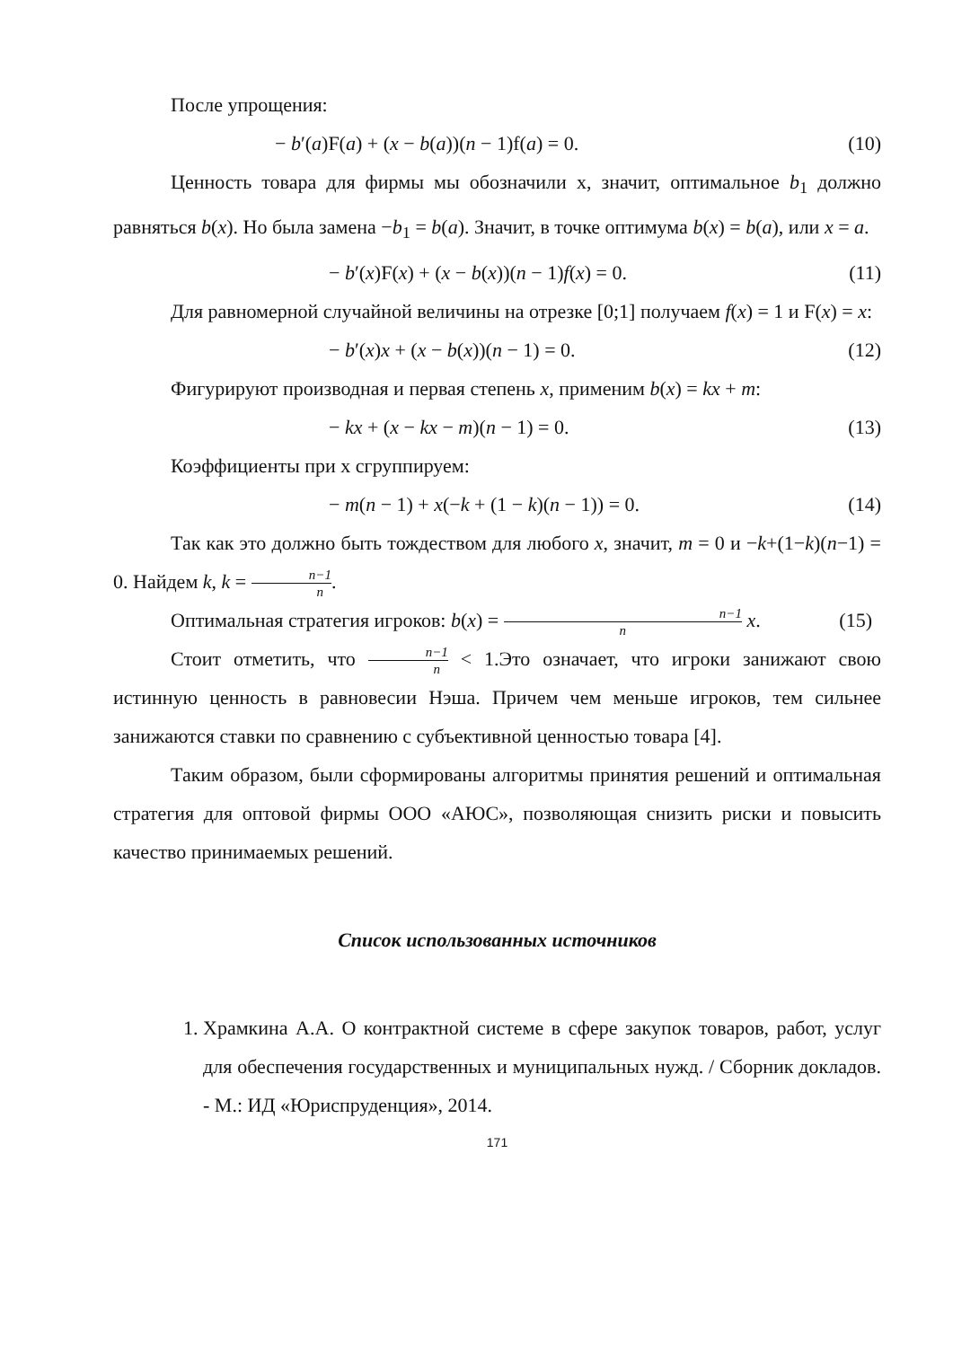После упрощения:
− b′(a)F(a) + (x − b(a))(n − 1)f(a) = 0. (10)
Ценность товара для фирмы мы обозначили х, значит, оптимальное b<sub>1</sub> должно равняться b(x). Но была замена −b<sub>1</sub> = b(a). Значит, в точке оптимума b(x) = b(a), или x = a.
− b′(x)F(x) + (x − b(x))(n − 1)f(x) = 0. (11)
Для равномерной случайной величины на отрезке [0;1] получаем f(x) = 1 и F(x) = x:
− b′(x)x + (x − b(x))(n − 1) = 0. (12)
Фигурируют производная и первая степень x, применим b(x) = kx + m:
− kx + (x − kx − m)(n − 1) = 0. (13)
Коэффициенты при х сгруппируем:
− m(n − 1) + x(−k + (1 − k)(n − 1)) = 0. (14)
Так как это должно быть тождеством для любого x, значит, m = 0 и −k+(1−k)(n−1) = 0. Найдем k, k = n−1 n.
Оптимальная стратегия игроков: b(x) = n−1 n x. (15)
Стоит отметить, что n−1 n < 1.Это означает, что игроки занижают свою истинную ценность в равновесии Нэша. Причем чем меньше игроков, тем сильнее занижаются ставки по сравнению с субъективной ценностью товара [4].
Таким образом, были сформированы алгоритмы принятия решений и оптимальная стратегия для оптовой фирмы ООО «АЮС», позволяющая снизить риски и повысить качество принимаемых решений.
Список использованных источников
1. Храмкина А.А. О контрактной системе в сфере закупок товаров, работ, услуг для обеспечения государственных и муниципальных нужд. / Сборник докладов. - М.: ИД «Юриспруденция», 2014.
171